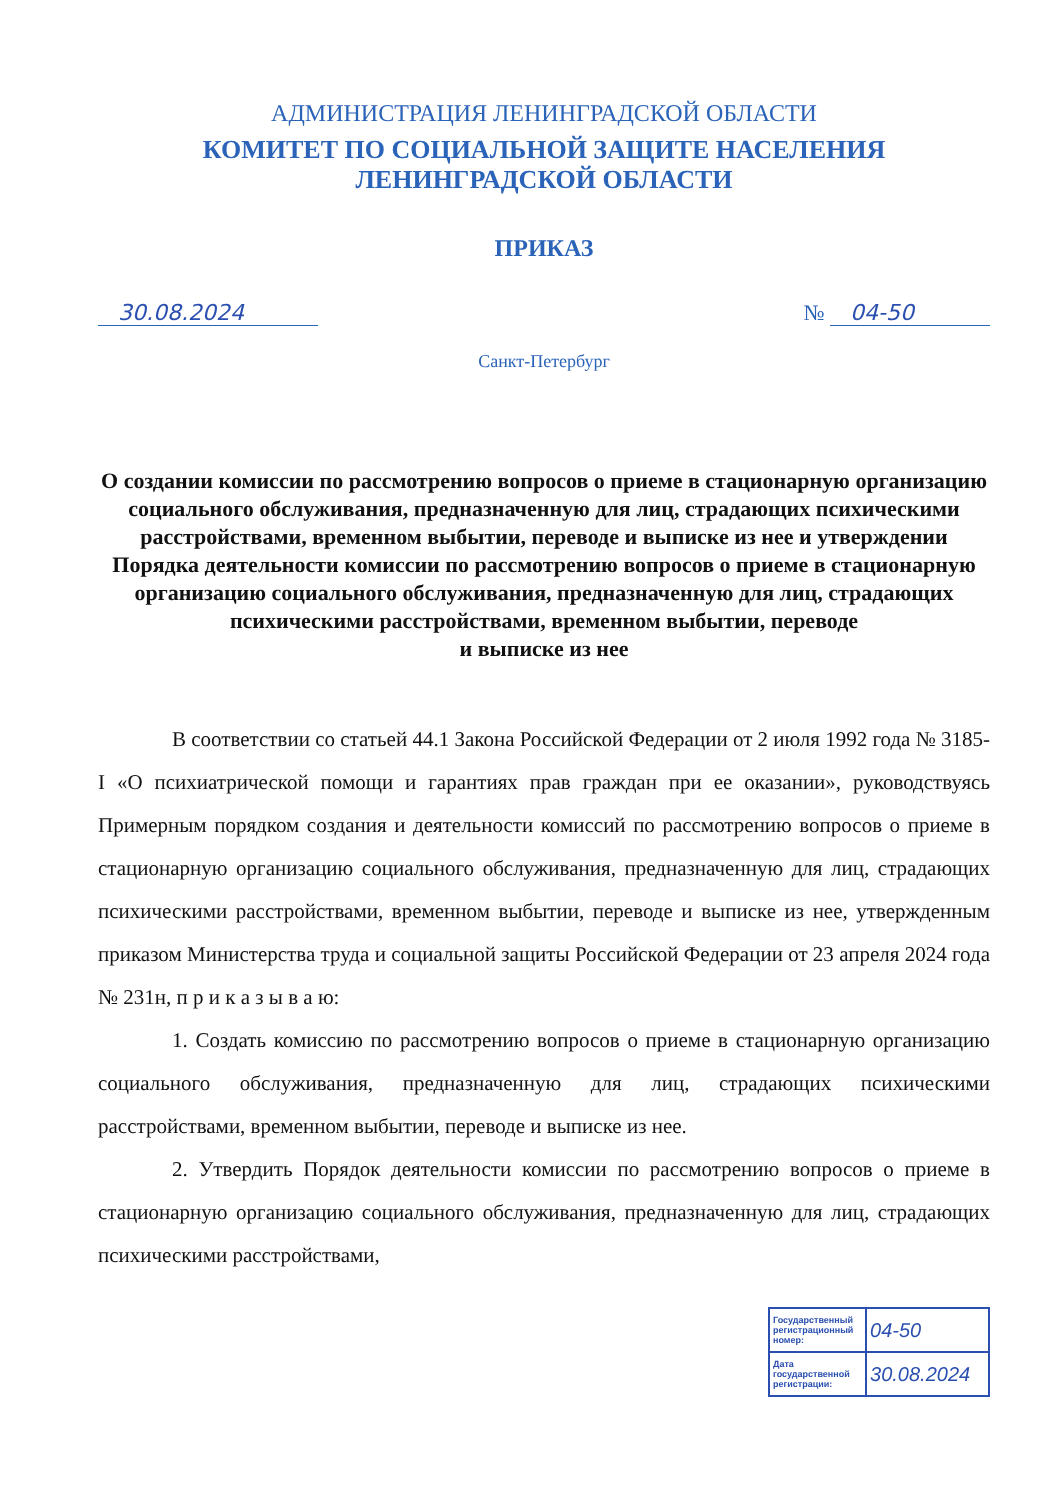АДМИНИСТРАЦИЯ ЛЕНИНГРАДСКОЙ ОБЛАСТИ
КОМИТЕТ ПО СОЦИАЛЬНОЙ ЗАЩИТЕ НАСЕЛЕНИЯ
ЛЕНИНГРАДСКОЙ ОБЛАСТИ
ПРИКАЗ
30.08.2024 № 04-50
Санкт-Петербург
О создании комиссии по рассмотрению вопросов о приеме в стационарную организацию социального обслуживания, предназначенную для лиц, страдающих психическими расстройствами, временном выбытии, переводе и выписке из нее и утверждении Порядка деятельности комиссии по рассмотрению вопросов о приеме в стационарную организацию социального обслуживания, предназначенную для лиц, страдающих психическими расстройствами, временном выбытии, переводе
и выписке из нее
В соответствии со статьей 44.1 Закона Российской Федерации от 2 июля 1992 года № 3185-I «О психиатрической помощи и гарантиях прав граждан при ее оказании», руководствуясь Примерным порядком создания и деятельности комиссий по рассмотрению вопросов о приеме в стационарную организацию социального обслуживания, предназначенную для лиц, страдающих психическими расстройствами, временном выбытии, переводе и выписке из нее, утвержденным приказом Министерства труда и социальной защиты Российской Федерации от 23 апреля 2024 года № 231н, п р и к а з ы в а ю:
1. Создать комиссию по рассмотрению вопросов о приеме в стационарную организацию социального обслуживания, предназначенную для лиц, страдающих психическими расстройствами, временном выбытии, переводе и выписке из нее.
2. Утвердить Порядок деятельности комиссии по рассмотрению вопросов о приеме в стационарную организацию социального обслуживания, предназначенную для лиц, страдающих психическими расстройствами,
| Государственный регистрационный номер: | 04-50 |
| Дата государственной регистрации: | 30.08.2024 |